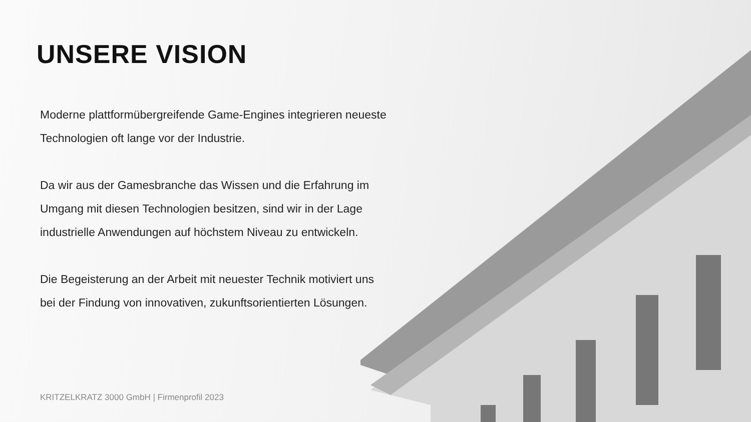UNSERE VISION
Moderne plattformübergreifende Game-Engines integrieren neueste Technologien oft lange vor der Industrie.
Da wir aus der Gamesbranche das Wissen und die Erfahrung im Umgang mit diesen Technologien besitzen, sind wir in der Lage industrielle Anwendungen auf höchstem Niveau zu entwickeln.
Die Begeisterung an der Arbeit mit neuester Technik motiviert uns bei der Findung von innovativen, zukunftsorientierten Lösungen.
KRITZELKRATZ 3000 GmbH | Firmenprofil 2023